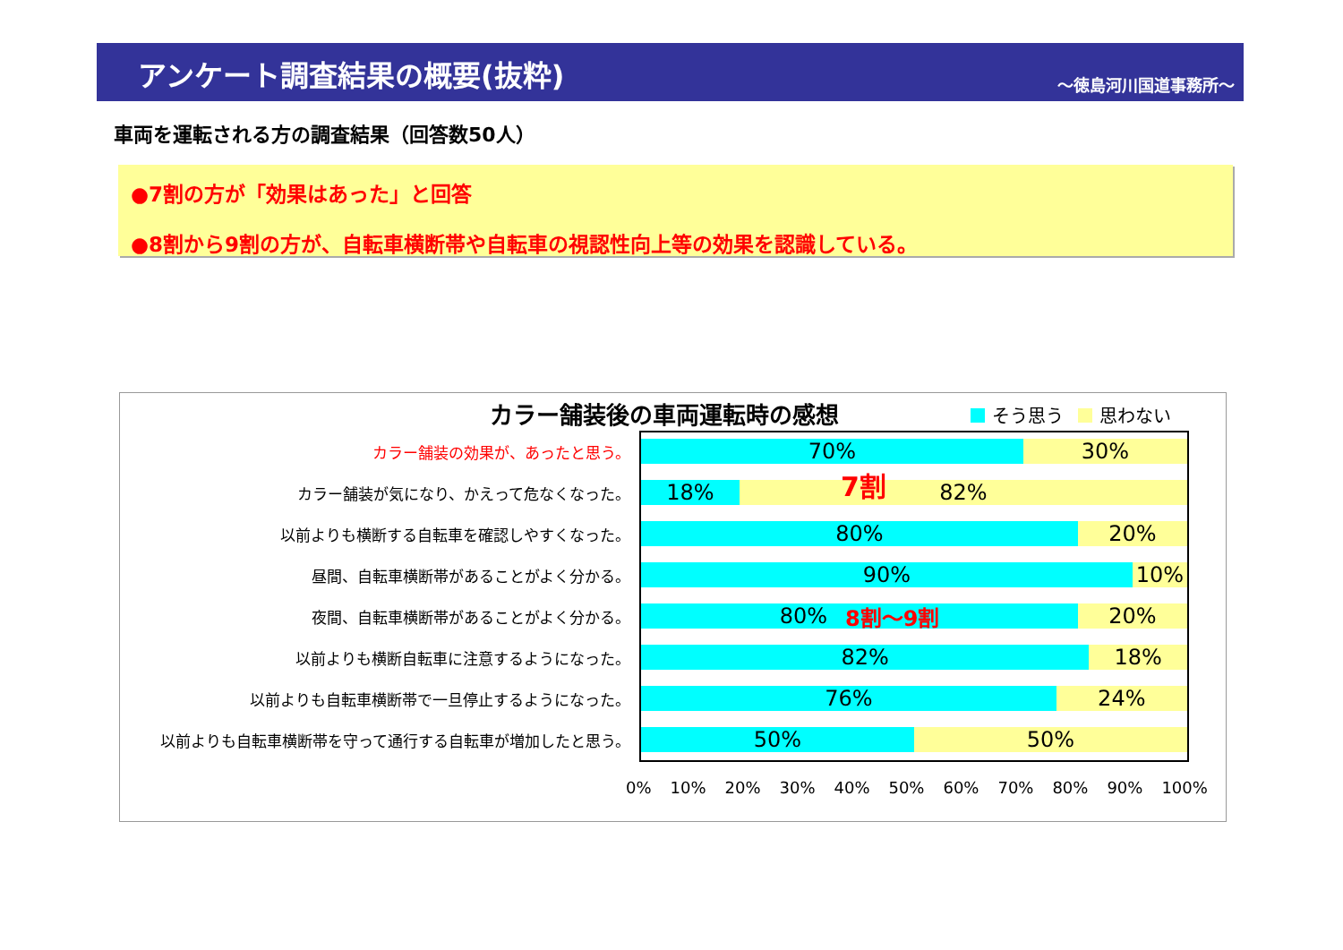アンケート調査結果の概要(抜粋)
～徳島河川国道事務所～
車両を運転される方の調査結果（回答数50人）
●7割の方が「効果はあった」と回答
●8割から9割の方が、自転車横断帯や自転車の視認性向上等の効果を認識している。
カラー舗装後の車両運転時の感想 そう思う 思わない
カラー舗装の効果が、あったと思う。
70% 30%
カラー舗装が気になり、かえって危なくなった。
18% 82%
以前よりも横断する自転車を確認しやすくなった。
80% 20%
昼間、自転車横断帯があることがよく分かる。
90% 10%
夜間、自転車横断帯があることがよく分かる。
80% 8割～9割 20%
以前よりも横断自転車に注意するようになった。
82% 18%
以前よりも自転車横断帯で一旦停止するようになった。
76% 24%
以前よりも自転車横断帯を守って通行する自転車が増加したと思う。
50% 50%
7割
0% 10% 20% 30% 40% 50% 60% 70% 80% 90% 100%